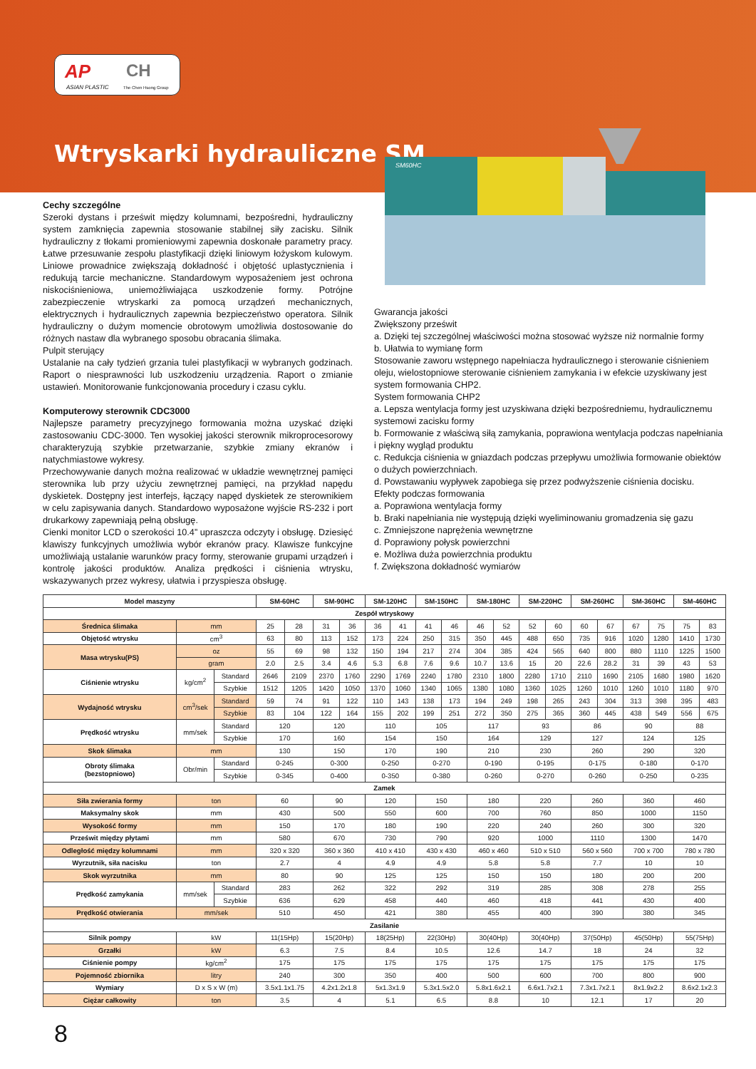AP
ASIAN PLASTIC
CH
The Chen Hsong Group
Wtryskarki hydrauliczne SM
SM60HC
Cechy szczególne
Szeroki dystans i prześwit między kolumnami, bezpośredni, hydrauliczny system zamknięcia zapewnia stosowanie stabilnej siły zacisku. Silnik hydrauliczny z tłokami promieniowymi zapewnia doskonałe parametry pracy. Łatwe przesuwanie zespołu plastyfikacji dzięki liniowym łożyskom kulowym. Liniowe prowadnice zwiększają dokładność i objętość uplastycznienia i redukują tarcie mechaniczne. Standardowym wyposażeniem jest ochrona niskociśnieniowa, uniemożliwiająca uszkodzenie formy. Potrójne zabezpieczenie wtryskarki za pomocą urządzeń mechanicznych, elektrycznych i hydraulicznych zapewnia bezpieczeństwo operatora. Silnik hydrauliczny o dużym momencie obrotowym umożliwia dostosowanie do różnych nastaw dla wybranego sposobu obracania ślimaka.
Pulpit sterujący
Ustalanie na cały tydzień grzania tulei plastyfikacji w wybranych godzinach. Raport o niesprawności lub uszkodzeniu urządzenia. Raport o zmianie ustawień. Monitorowanie funkcjonowania procedury i czasu cyklu.
Komputerowy sterownik CDC3000
Najlepsze parametry precyzyjnego formowania można uzyskać dzięki zastosowaniu CDC-3000. Ten wysokiej jakości sterownik mikroprocesorowy charakteryzują szybkie przetwarzanie, szybkie zmiany ekranów i natychmiastowe wykresy.
Przechowywanie danych można realizować w układzie wewnętrznej pamięci sterownika lub przy użyciu zewnętrznej pamięci, na przykład napędu dyskietek. Dostępny jest interfejs, łączący napęd dyskietek ze sterownikiem w celu zapisywania danych. Standardowo wyposażone wyjście RS-232 i port drukarkowy zapewniają pełną obsługę.
Cienki monitor LCD o szerokości 10.4” upraszcza odczyty i obsługę. Dziesięć klawiszy funkcyjnych umożliwia wybór ekranów pracy. Klawisze funkcyjne umożliwiają ustalanie warunków pracy formy, sterowanie grupami urządzeń i kontrolę jakości produktów. Analiza prędkości i ciśnienia wtrysku, wskazywanych przez wykresy, ułatwia i przyspiesza obsługę.
Gwarancja jakości
Zwiększony prześwit
a. Dzięki tej szczególnej właściwości można stosować wyższe niż normalnie formy
b. Ułatwia to wymianę form
Stosowanie zaworu wstępnego napełniacza hydraulicznego i sterowanie ciśnieniem oleju, wielostopniowe sterowanie ciśnieniem zamykania i w efekcie uzyskiwany jest system formowania CHP2.
System formowania CHP2
a. Lepsza wentylacja formy jest uzyskiwana dzięki bezpośredniemu, hydraulicznemu systemowi zacisku formy
b. Formowanie z właściwą siłą zamykania, poprawiona wentylacja podczas napełniania i piękny wygląd produktu
c. Redukcja ciśnienia w gniazdach podczas przepływu umożliwia formowanie obiektów o dużych powierzchniach.
d. Powstawaniu wypływek zapobiega się przez podwyższenie ciśnienia docisku.
Efekty podczas formowania
a. Poprawiona wentylacja formy
b. Braki napełniania nie występują dzięki wyeliminowaniu gromadzenia się gazu
c. Zmniejszone naprężenia wewnętrzne
d. Poprawiony połysk powierzchni
e. Możliwa duża powierzchnia produktu
f. Zwiększona dokładność wymiarów
| Model maszyny | | | SM-60HC | | SM-90HC | | SM-120HC | | SM-150HC | | SM-180HC | | SM-220HC | | SM-260HC | | SM-360HC | | SM-460HC | |
| --- | --- | --- | --- | --- | --- | --- | --- | --- | --- | --- | --- | --- | --- | --- | --- | --- | --- | --- | --- | --- |
| Zespół wtryskowy | | | | | | | | | | | | | | | | | | | | |
| Średnica ślimaka | mm | | 25 | 28 | 31 | 36 | 36 | 41 | 41 | 46 | 46 | 52 | 52 | 60 | 60 | 67 | 67 | 75 | 75 | 83 |
| Objętość wtrysku | cm<sup>3</sup> | | 63 | 80 | 113 | 152 | 173 | 224 | 250 | 315 | 350 | 445 | 488 | 650 | 735 | 916 | 1020 | 1280 | 1410 | 1730 |
| Masa wtrysku(PS) | oz | | 55 | 69 | 98 | 132 | 150 | 194 | 217 | 274 | 304 | 385 | 424 | 565 | 640 | 800 | 880 | 1110 | 1225 | 1500 |
| | gram | | 2.0 | 2.5 | 3.4 | 4.6 | 5.3 | 6.8 | 7.6 | 9.6 | 10.7 | 13.6 | 15 | 20 | 22.6 | 28.2 | 31 | 39 | 43 | 53 |
| Ciśnienie wtrysku | kg/cm<sup>2</sup> | Standard | 2646 | 2109 | 2370 | 1760 | 2290 | 1769 | 2240 | 1780 | 2310 | 1800 | 2280 | 1710 | 2110 | 1690 | 2105 | 1680 | 1980 | 1620 |
| | | Szybkie | 1512 | 1205 | 1420 | 1050 | 1370 | 1060 | 1340 | 1065 | 1380 | 1080 | 1360 | 1025 | 1260 | 1010 | 1260 | 1010 | 1180 | 970 |
| Wydajność wtrysku | cm<sup>3</sup>/sek | Standard | 59 | 74 | 91 | 122 | 110 | 143 | 138 | 173 | 194 | 249 | 198 | 265 | 243 | 304 | 313 | 398 | 395 | 483 |
| | | Szybkie | 83 | 104 | 122 | 164 | 155 | 202 | 199 | 251 | 272 | 350 | 275 | 365 | 360 | 445 | 438 | 549 | 556 | 675 |
| Prędkość wtrysku | mm/sek | Standard | 120 | | 120 | | 110 | | 105 | | 117 | | 93 | | 86 | | 90 | | 88 | |
| | | Szybkie | 170 | | 160 | | 154 | | 150 | | 164 | | 129 | | 127 | | 124 | | 125 | |
| Skok ślimaka | mm | | 130 | | 150 | | 170 | | 190 | | 210 | | 230 | | 260 | | 290 | | 320 | |
| Obroty ślimaka (bezstopniowo) | Obr/min | Standard | 0-245 | | 0-300 | | 0-250 | | 0-270 | | 0-190 | | 0-195 | | 0-175 | | 0-180 | | 0-170 | |
| | | Szybkie | 0-345 | | 0-400 | | 0-350 | | 0-380 | | 0-260 | | 0-270 | | 0-260 | | 0-250 | | 0-235 | |
| Zamek | | | | | | | | | | | | | | | | | | | | |
| Siła zwierania formy | ton | | 60 | | 90 | | 120 | | 150 | | 180 | | 220 | | 260 | | 360 | | 460 | |
| Maksymalny skok | mm | | 430 | | 500 | | 550 | | 600 | | 700 | | 760 | | 850 | | 1000 | | 1150 | |
| Wysokość formy | mm | | 150 | | 170 | | 180 | | 190 | | 220 | | 240 | | 260 | | 300 | | 320 | |
| Prześwit między płytami | mm | | 580 | | 670 | | 730 | | 790 | | 920 | | 1000 | | 1110 | | 1300 | | 1470 | |
| Odległość między kolumnami | mm | | 320 x 320 | | 360 x 360 | | 410 x 410 | | 430 x 430 | | 460 x 460 | | 510 x 510 | | 560 x 560 | | 700 x 700 | | 780 x 780 | |
| Wyrzutnik, siła nacisku | ton | | 2.7 | | 4 | | 4.9 | | 4.9 | | 5.8 | | 5.8 | | 7.7 | | 10 | | 10 | |
| Skok wyrzutnika | mm | | 80 | | 90 | | 125 | | 125 | | 150 | | 150 | | 180 | | 200 | | 200 | |
| Prędkość zamykania | mm/sek | Standard | 283 | | 262 | | 322 | | 292 | | 319 | | 285 | | 308 | | 278 | | 255 | |
| | | Szybkie | 636 | | 629 | | 458 | | 440 | | 460 | | 418 | | 441 | | 430 | | 400 | |
| Prędkość otwierania | mm/sek | | 510 | | 450 | | 421 | | 380 | | 455 | | 400 | | 390 | | 380 | | 345 | |
| Zasilanie | | | | | | | | | | | | | | | | | | | | |
| Silnik pompy | kW | | 11(15Hp) | | 15(20Hp) | | 18(25Hp) | | 22(30Hp) | | 30(40Hp) | | 30(40Hp) | | 37(50Hp) | | 45(50Hp) | | 55(75Hp) | |
| Grzałki | kW | | 6.3 | | 7.5 | | 8.4 | | 10.5 | | 12.6 | | 14.7 | | 18 | | 24 | | 32 | |
| Ciśnienie pompy | kg/cm<sup>2</sup> | | 175 | | 175 | | 175 | | 175 | | 175 | | 175 | | 175 | | 175 | | 175 | |
| Pojemność zbiornika | litry | | 240 | | 300 | | 350 | | 400 | | 500 | | 600 | | 700 | | 800 | | 900 | |
| Wymiary | D x S x W (m) | | 3.5x1.1x1.75 | | 4.2x1.2x1.8 | | 5x1.3x1.9 | | 5.3x1.5x2.0 | | 5.8x1.6x2.1 | | 6.6x1.7x2.1 | | 7.3x1.7x2.1 | | 8x1.9x2.2 | | 8.6x2.1x2.3 | |
| Ciężar całkowity | ton | | 3.5 | | 4 | | 5.1 | | 6.5 | | 8.8 | | 10 | | 12.1 | | 17 | | 20 | |
8